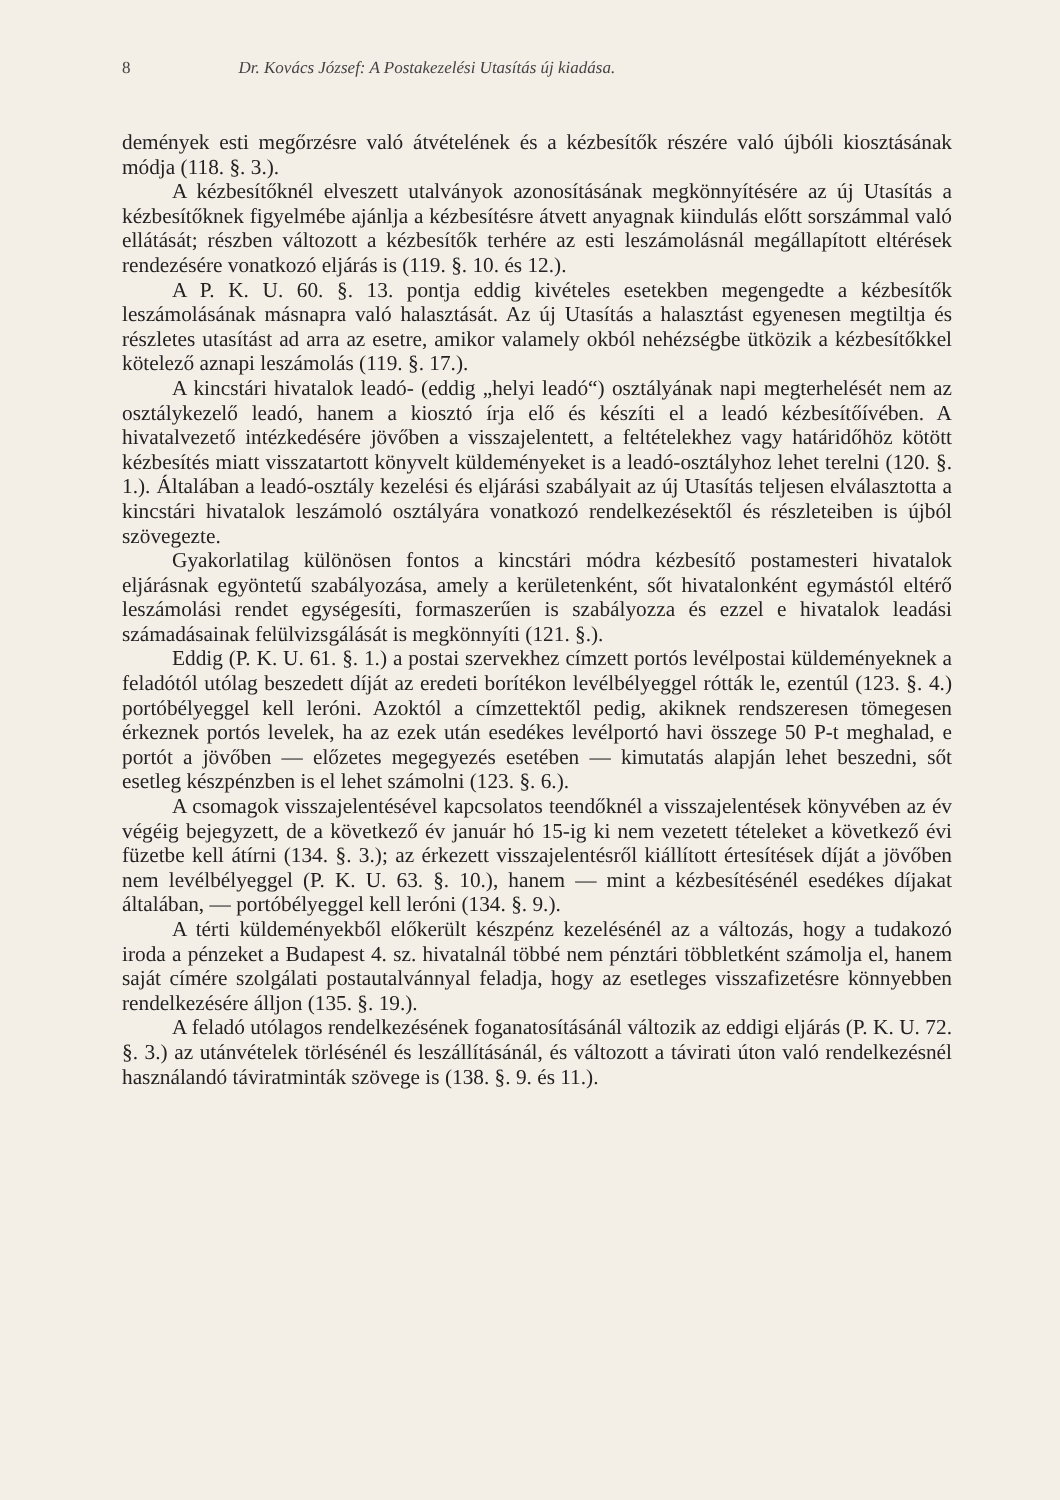8 Dr. Kovács József: A Postakezelési Utasítás új kiadása.
demények esti megőrzésre való átvételének és a kézbesítők részére való újbóli kiosztásának módja (118. §. 3.).
A kézbesítőknél elveszett utalványok azonosításának megkönnyítésére az új Utasítás a kézbesítőknek figyelmébe ajánlja a kézbesítésre átvett anyagnak kiindulás előtt sorszámmal való ellátását; részben változott a kézbesítők terhére az esti leszámolásnál megállapított eltérések rendezésére vonatkozó eljárás is (119. §. 10. és 12.).
A P. K. U. 60. §. 13. pontja eddig kivételes esetekben megengedte a kézbesítők leszámolásának másnapra való halasztását. Az új Utasítás a halasztást egyenesen megtiltja és részletes utasítást ad arra az esetre, amikor valamely okból nehézségbe ütközik a kézbesítőkkel kötelező aznapi leszámolás (119. §. 17.).
A kincstári hivatalok leadó- (eddig „helyi leadó“) osztályának napi megterhelését nem az osztálykezelő leadó, hanem a kiosztó írja elő és készíti el a leadó kézbesítőívében. A hivatalvezető intézkedésére jövőben a visszajelentett, a feltételekhez vagy határidőhöz kötött kézbesítés miatt visszatartott könyvelt küldeményeket is a leadó-osztályhoz lehet terelni (120. §. 1.). Általában a leadó-osztály kezelési és eljárási szabályait az új Utasítás teljesen elválasztotta a kincstári hivatalok leszámoló osztályára vonatkozó rendelkezésektől és részleteiben is újból szövegezte.
Gyakorlatilag különösen fontos a kincstári módra kézbesítő postamesteri hivatalok eljárásnak egyöntetű szabályozása, amely a kerületenként, sőt hivatalonként egymástól eltérő leszámolási rendet egységesíti, formaszerűen is szabályozza és ezzel e hivatalok leadási számadásainak felülvizsgálását is megkönnyíti (121. §.).
Eddig (P. K. U. 61. §. 1.) a postai szervekhez címzett portós levélpostai küldeményeknek a feladótól utólag beszedett díját az eredeti borítékon levélbélyeggel rótták le, ezentúl (123. §. 4.) portóbélyeggel kell leróni. Azoktól a címzettektől pedig, akiknek rendszeresen tömegesen érkeznek portós levelek, ha az ezek után esedékes levélportó havi összege 50 P-t meghalad, e portót a jövőben — előzetes megegyezés esetében — kimutatás alapján lehet beszedni, sőt esetleg készpénzben is el lehet számolni (123. §. 6.).
A csomagok visszajelentésével kapcsolatos teendőknél a visszajelentések könyvében az év végéig bejegyzett, de a következő év január hó 15-ig ki nem vezetett tételeket a következő évi füzetbe kell átírni (134. §. 3.); az érkezett visszajelentésről kiállított értesítések díját a jövőben nem levélbélyeggel (P. K. U. 63. §. 10.), hanem — mint a kézbesítésénél esedékes díjakat általában, — portóbélyeggel kell leróni (134. §. 9.).
A térti küldeményekből előkerült készpénz kezelésénél az a változás, hogy a tudakozó iroda a pénzeket a Budapest 4. sz. hivatalnál többé nem pénztári többletként számolja el, hanem saját címére szolgálati postautalvánnyal feladja, hogy az esetleges visszafizetésre könnyebben rendelkezésére álljon (135. §. 19.).
A feladó utólagos rendelkezésének foganatosításánál változik az eddigi eljárás (P. K. U. 72. §. 3.) az utánvételek törlésénél és leszállításánál, és változott a távirati úton való rendelkezésnél használandó táviratminták szövege is (138. §. 9. és 11.).